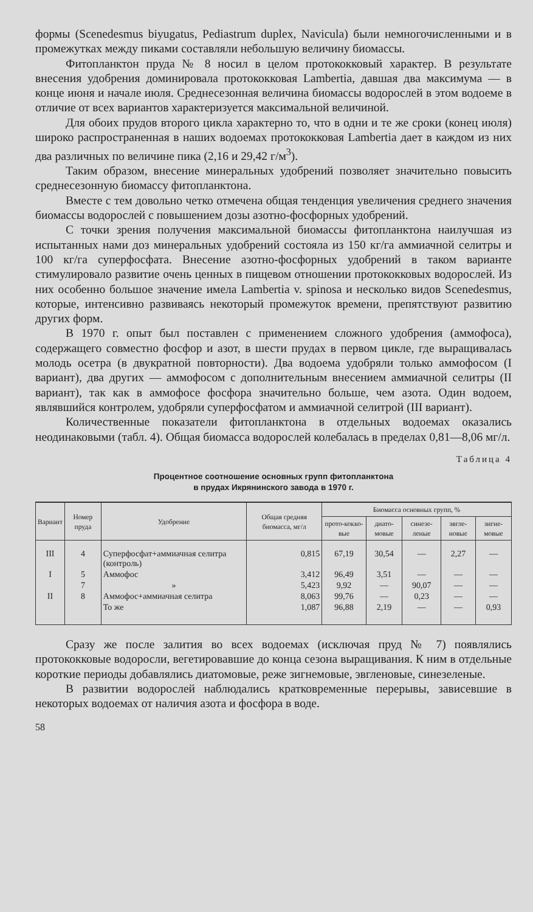формы (Scenedesmus biyugatus, Pediastrum duplex, Navicula) были немногочисленными и в промежутках между пиками составляли небольшую величину биомассы.
Фитопланктон пруда № 8 носил в целом протококковый характер. В результате внесения удобрения доминировала протококковая Lambertia, давшая два максимума — в конце июня и начале июля. Среднесезонная величина биомассы водорослей в этом водоеме в отличие от всех вариантов характеризуется максимальной величиной.
Для обоих прудов второго цикла характерно то, что в одни и те же сроки (конец июля) широко распространенная в наших водоемах протококковая Lambertia дает в каждом из них два различных по величине пика (2,16 и 29,42 г/м<sup>3</sup>).
Таким образом, внесение минеральных удобрений позволяет значительно повысить среднесезонную биомассу фитопланктона.
Вместе с тем довольно четко отмечена общая тенденция увеличения среднего значения биомассы водорослей с повышением дозы азотно-фосфорных удобрений.
С точки зрения получения максимальной биомассы фитопланктона наилучшая из испытанных нами доз минеральных удобрений состояла из 150 кг/га аммиачной селитры и 100 кг/га суперфосфата. Внесение азотно-фосфорных удобрений в таком варианте стимулировало развитие очень ценных в пищевом отношении протококковых водорослей. Из них особенно большое значение имела Lambertia v. spinosa и несколько видов Scenedesmus, которые, интенсивно развиваясь некоторый промежуток времени, препятствуют развитию других форм.
В 1970 г. опыт был поставлен с применением сложного удобрения (аммофоса), содержащего совместно фосфор и азот, в шести прудах в первом цикле, где выращивалась молодь осетра (в двукратной повторности). Два водоема удобряли только аммофосом (I вариант), два других — аммофосом с дополнительным внесением аммиачной селитры (II вариант), так как в аммофосе фосфора значительно больше, чем азота. Один водоем, являвшийся контролем, удобряли суперфосфатом и аммиачной селитрой (III вариант).
Количественные показатели фитопланктона в отдельных водоемах оказались неодинаковыми (табл. 4). Общая биомасса водорослей колебалась в пределах 0,81—8,06 мг/л.
Таблица 4
Процентное соотношение основных групп фитопланктона
в прудах Икрянинского завода в 1970 г.
| Вариант | Номер пруда | Удобрение | Общая средняя биомасса, мг/л | Биомасса основных групп, % | | | | |
| --- | --- | --- | --- | --- | --- | --- | --- | --- |
| | | | | прото-кокко-вые | диато-мовые | синезе-леные | эвгле-новые | зигне-мовые |
| III | 4 | Суперфосфат+аммиачная селитра (контроль) | 0,815 | 67,19 | 30,54 | — | 2,27 | — |
| I | 5 | Аммофос | 3,412 | 96,49 | 3,51 | — | — | — |
| | 7 | » | 5,423 | 9,92 | — | 90,07 | — | — |
| II | 8 | Аммофос+аммиачная селитра | 8,063 | 99,76 | — | 0,23 | — | — |
| | | То же | 1,087 | 96,88 | 2,19 | — | — | 0,93 |
Сразу же после залития во всех водоемах (исключая пруд № 7) появлялись протококковые водоросли, вегетировавшие до конца сезона выращивания. К ним в отдельные короткие периоды добавлялись диатомовые, реже зигнемовые, эвгленовые, синезеленые.
В развитии водорослей наблюдались кратковременные перерывы, зависевшие в некоторых водоемах от наличия азота и фосфора в воде.
58